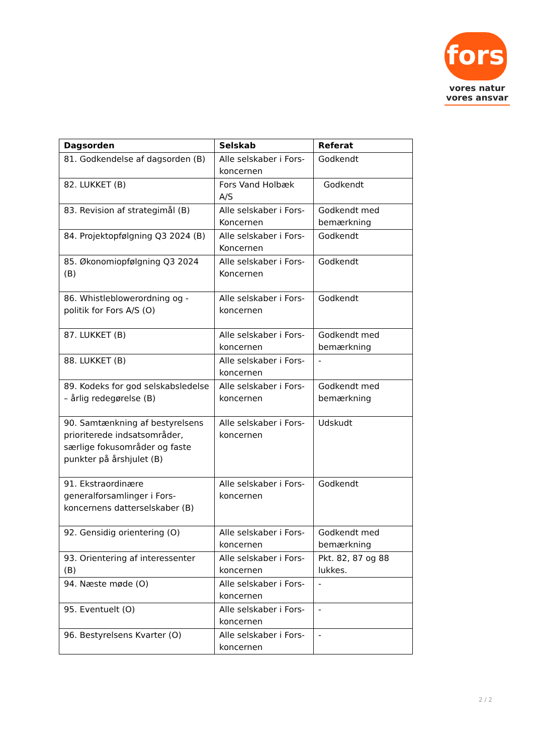fors
vores natur
vores ansvar
| Dagsorden | Selskab | Referat |
| --- | --- | --- |
| 81. Godkendelse af dagsorden (B) | Alle selskaber i Fors-koncernen | Godkendt |
| 82. LUKKET (B) | Fors Vand Holbæk A/S | Godkendt |
| 83. Revision af strategimål (B) | Alle selskaber i Fors-Koncernen | Godkendt med bemærkning |
| 84. Projektopfølgning Q3 2024 (B) | Alle selskaber i Fors-Koncernen | Godkendt |
| 85. Økonomiopfølgning Q3 2024 (B) | Alle selskaber i Fors-Koncernen | Godkendt |
| 86. Whistleblowerordning og -politik for Fors A/S (O) | Alle selskaber i Fors-koncernen | Godkendt |
| 87. LUKKET (B) | Alle selskaber i Fors-koncernen | Godkendt med bemærkning |
| 88. LUKKET (B) | Alle selskaber i Fors-koncernen | - |
| 89. Kodeks for god selskabsledelse – årlig redegørelse (B) | Alle selskaber i Fors-koncernen | Godkendt med bemærkning |
| 90. Samtænkning af bestyrelsens prioriterede indsatsområder, særlige fokusområder og faste punkter på årshjulet (B) | Alle selskaber i Fors-koncernen | Udskudt |
| 91. Ekstraordinære generalforsamlinger i Fors-koncernens datterselskaber (B) | Alle selskaber i Fors-koncernen | Godkendt |
| 92. Gensidig orientering (O) | Alle selskaber i Fors-koncernen | Godkendt med bemærkning |
| 93. Orientering af interessenter (B) | Alle selskaber i Fors-koncernen | Pkt. 82, 87 og 88 lukkes. |
| 94. Næste møde (O) | Alle selskaber i Fors-koncernen | - |
| 95. Eventuelt (O) | Alle selskaber i Fors-koncernen | - |
| 96. Bestyrelsens Kvarter (O) | Alle selskaber i Fors-koncernen | - |
2 / 2